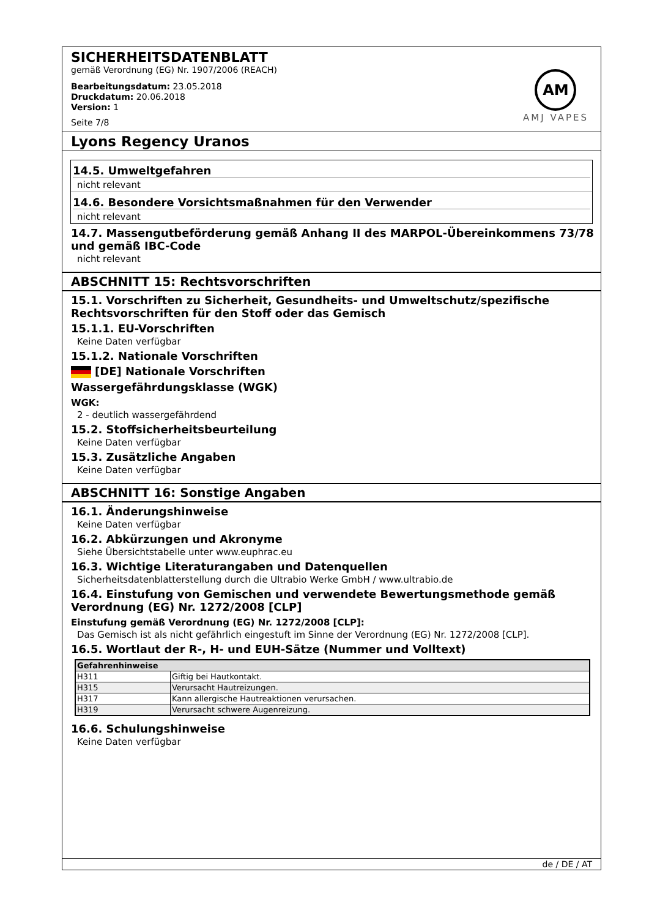SICHERHEITSDATENBLATT
gemäß Verordnung (EG) Nr. 1907/2006 (REACH)
Bearbeitungsdatum: 23.05.2018
Druckdatum: 20.06.2018
Version: 1
Seite 7/8
AM
AMJ VAPES
Lyons Regency Uranos
14.5. Umweltgefahren
nicht relevant
14.6. Besondere Vorsichtsmaßnahmen für den Verwender
nicht relevant
14.7. Massengutbeförderung gemäß Anhang II des MARPOL-Übereinkommens 73/78 und gemäß IBC-Code
nicht relevant
ABSCHNITT 15: Rechtsvorschriften
15.1. Vorschriften zu Sicherheit, Gesundheits- und Umweltschutz/spezifische Rechtsvorschriften für den Stoff oder das Gemisch
15.1.1. EU-Vorschriften
Keine Daten verfügbar
15.1.2. Nationale Vorschriften
[DE] Nationale Vorschriften
Wassergefährdungsklasse (WGK)
WGK:
2 - deutlich wassergefährdend
15.2. Stoffsicherheitsbeurteilung
Keine Daten verfügbar
15.3. Zusätzliche Angaben
Keine Daten verfügbar
ABSCHNITT 16: Sonstige Angaben
16.1. Änderungshinweise
Keine Daten verfügbar
16.2. Abkürzungen und Akronyme
Siehe Übersichtstabelle unter www.euphrac.eu
16.3. Wichtige Literaturangaben und Datenquellen
Sicherheitsdatenblatterstellung durch die Ultrabio Werke GmbH / www.ultrabio.de
16.4. Einstufung von Gemischen und verwendete Bewertungsmethode gemäß Verordnung (EG) Nr. 1272/2008 [CLP]
Einstufung gemäß Verordnung (EG) Nr. 1272/2008 [CLP]:
Das Gemisch ist als nicht gefährlich eingestuft im Sinne der Verordnung (EG) Nr. 1272/2008 [CLP].
16.5. Wortlaut der R-, H- und EUH-Sätze (Nummer und Volltext)
| Gefahrenhinweise | |
| --- | --- |
| H311 | Giftig bei Hautkontakt. |
| H315 | Verursacht Hautreizungen. |
| H317 | Kann allergische Hautreaktionen verursachen. |
| H319 | Verursacht schwere Augenreizung. |
16.6. Schulungshinweise
Keine Daten verfügbar
de / DE / AT